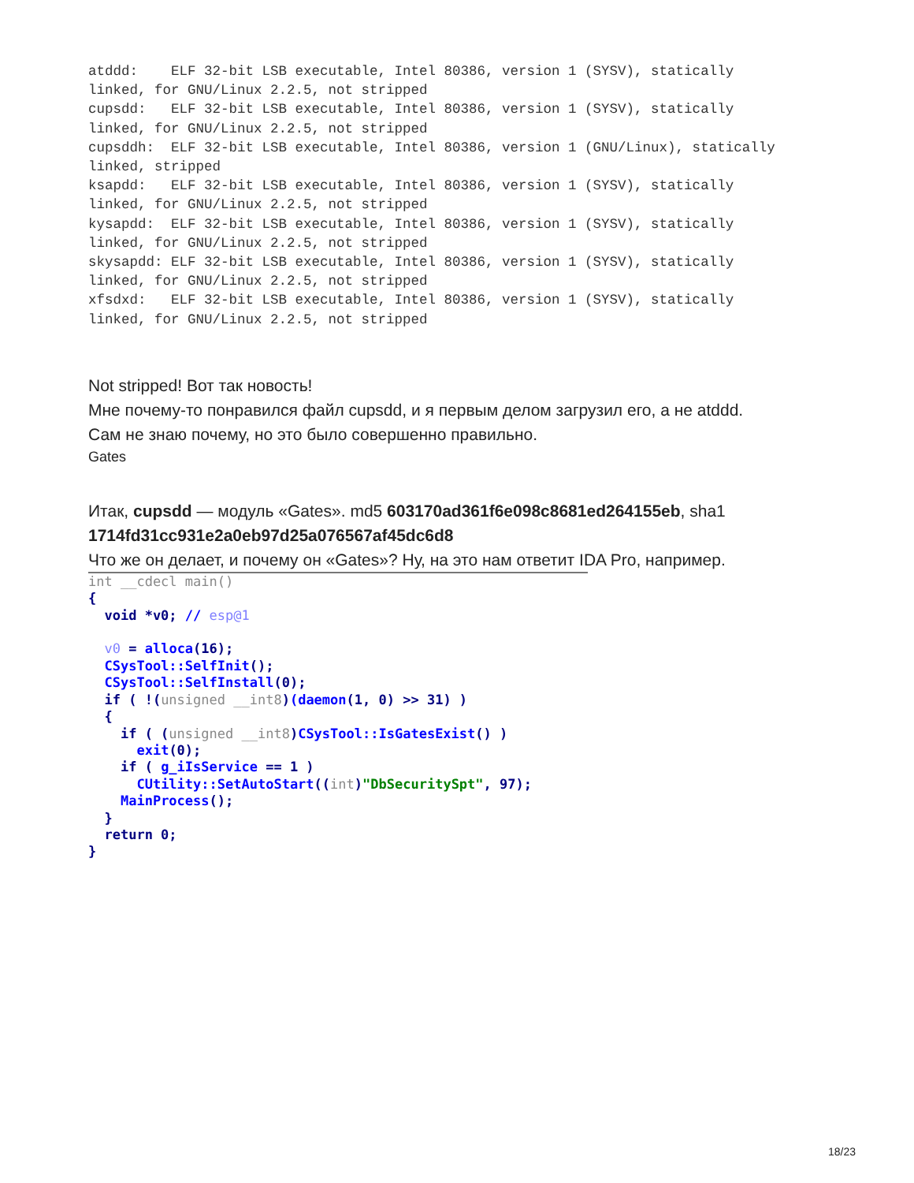atddd:    ELF 32-bit LSB executable, Intel 80386, version 1 (SYSV), statically
linked, for GNU/Linux 2.2.5, not stripped
cupsdd:   ELF 32-bit LSB executable, Intel 80386, version 1 (SYSV), statically
linked, for GNU/Linux 2.2.5, not stripped
cupsddh:  ELF 32-bit LSB executable, Intel 80386, version 1 (GNU/Linux), statically
linked, stripped
ksapdd:   ELF 32-bit LSB executable, Intel 80386, version 1 (SYSV), statically
linked, for GNU/Linux 2.2.5, not stripped
kysapdd:  ELF 32-bit LSB executable, Intel 80386, version 1 (SYSV), statically
linked, for GNU/Linux 2.2.5, not stripped
skysapdd: ELF 32-bit LSB executable, Intel 80386, version 1 (SYSV), statically
linked, for GNU/Linux 2.2.5, not stripped
xfsdxd:   ELF 32-bit LSB executable, Intel 80386, version 1 (SYSV), statically
linked, for GNU/Linux 2.2.5, not stripped
Not stripped! Вот так новость!
Мне почему-то понравился файл cupsdd, и я первым делом загрузил его, а не atddd.
Сам не знаю почему, но это было совершенно правильно.
Gates
Итак, cupsdd — модуль «Gates». md5 603170ad361f6e098c8681ed264155eb, sha1 1714fd31cc931e2a0eb97d25a076567af45dc6d8
Что же он делает, и почему он «Gates»? Ну, на это нам ответит IDA Pro, например.
int __cdecl main()
{
  void *v0; // esp@1

  v0 = alloca(16);
  CSysTool::SelfInit();
  CSysTool::SelfInstall(0);
  if ( !(unsigned __int8)(daemon(1, 0) >> 31) )
  {
    if ( (unsigned __int8)CSysTool::IsGatesExist() )
      exit(0);
    if ( g_iIsService == 1 )
      CUtility::SetAutoStart((int)"DbSecuritySpt", 97);
    MainProcess();
  }
  return 0;
}
18/23